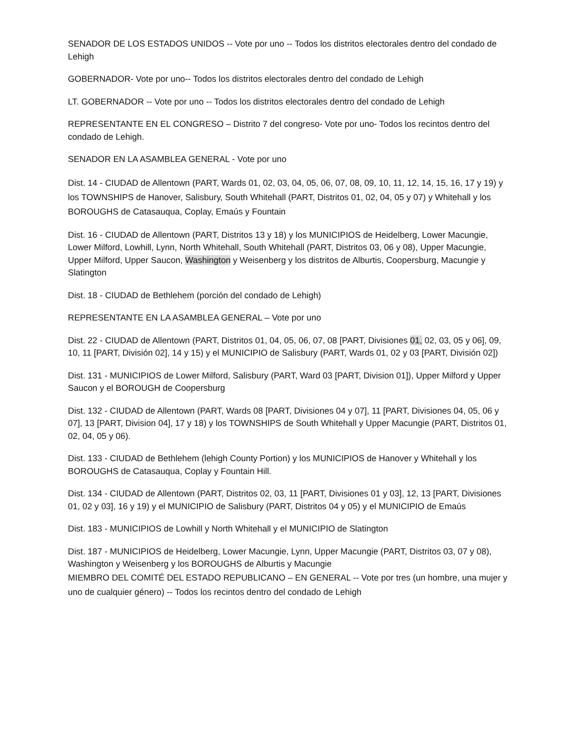SENADOR DE LOS ESTADOS UNIDOS -- Vote por uno -- Todos los distritos electorales dentro del condado de Lehigh
GOBERNADOR- Vote por uno-- Todos los distritos electorales dentro del condado de Lehigh
LT. GOBERNADOR -- Vote por uno -- Todos los distritos electorales dentro del condado de Lehigh
REPRESENTANTE EN EL CONGRESO – Distrito 7 del congreso- Vote por uno- Todos los recintos dentro del condado de Lehigh.
SENADOR EN LA ASAMBLEA GENERAL - Vote por uno
Dist. 14 - CIUDAD de Allentown (PART, Wards 01, 02, 03, 04, 05, 06, 07, 08, 09, 10, 11, 12, 14, 15, 16, 17 y 19) y los TOWNSHIPS de Hanover, Salisbury, South Whitehall (PART, Distritos 01, 02, 04, 05 y 07) y Whitehall y los BOROUGHS de Catasauqua, Coplay, Emaús y Fountain
Dist. 16 - CIUDAD de Allentown (PART, Distritos 13 y 18) y los MUNICIPIOS de Heidelberg, Lower Macungie, Lower Milford, Lowhill, Lynn, North Whitehall, South Whitehall (PART, Distritos 03, 06 y 08), Upper Macungie, Upper Milford, Upper Saucon, Washington y Weisenberg y los distritos de Alburtis, Coopersburg, Macungie y Slatington
Dist. 18 - CIUDAD de Bethlehem (porción del condado de Lehigh)
REPRESENTANTE EN LA ASAMBLEA GENERAL – Vote por uno
Dist. 22 - CIUDAD de Allentown (PART, Distritos 01, 04, 05, 06, 07, 08 [PART, Divisiones 01, 02, 03, 05 y 06], 09, 10, 11 [PART, División 02], 14 y 15) y el MUNICIPIO de Salisbury (PART, Wards 01, 02 y 03 [PART, División 02])
Dist. 131 - MUNICIPIOS de Lower Milford, Salisbury (PART, Ward 03 [PART, Division 01]), Upper Milford y Upper Saucon y el BOROUGH de Coopersburg
Dist. 132 - CIUDAD de Allentown (PART, Wards 08 [PART, Divisiones 04 y 07], 11 [PART, Divisiones 04, 05, 06 y 07], 13 [PART, Division 04], 17 y 18) y los TOWNSHIPS de South Whitehall y Upper Macungie (PART, Distritos 01, 02, 04, 05 y 06).
Dist. 133 - CIUDAD de Bethlehem (lehigh County Portion) y los MUNICIPIOS de Hanover y Whitehall y los BOROUGHS de Catasauqua, Coplay y Fountain Hill.
Dist. 134 - CIUDAD de Allentown (PART, Distritos 02, 03, 11 [PART, Divisiones 01 y 03], 12, 13 [PART, Divisiones 01, 02 y 03], 16 y 19) y el MUNICIPIO de Salisbury (PART, Distritos 04 y 05) y el MUNICIPIO de Emaús
Dist. 183 - MUNICIPIOS de Lowhill y North Whitehall y el MUNICIPIO de Slatington
Dist. 187 - MUNICIPIOS de Heidelberg, Lower Macungie, Lynn, Upper Macungie (PART, Distritos 03, 07 y 08), Washington y Weisenberg y los BOROUGHS de Alburtis y Macungie
MIEMBRO DEL COMITÉ DEL ESTADO REPUBLICANO – EN GENERAL -- Vote por tres (un hombre, una mujer y uno de cualquier género) -- Todos los recintos dentro del condado de Lehigh